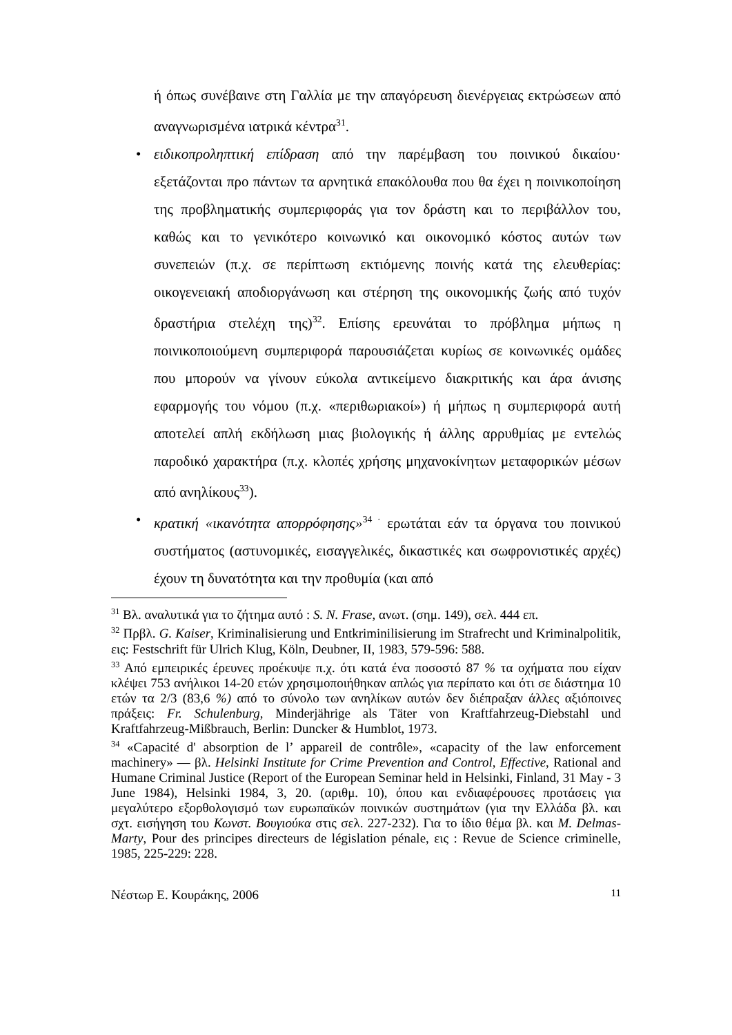ή όπως συνέβαινε στη Γαλλία με την απαγόρευση διενέργειας εκτρώσεων από αναγνωρισμένα ιατρικά κέντρα<sup>31</sup>.
• ειδικοπροληπτική επίδραση από την παρέμβαση του ποινικού δικαίου· εξετάζονται προ πάντων τα αρνητικά επακόλουθα που θα έχει η ποινικοποίηση της προβληματικής συμπεριφοράς για τον δράστη και το περιβάλλον του, καθώς και το γενικότερο κοινωνικό και οικονομικό κόστος αυτών των συνεπειών (π.χ. σε περίπτωση εκτιόμενης ποινής κατά της ελευθερίας: οικογενειακή αποδιοργάνωση και στέρηση της οικονομικής ζωής από τυχόν δραστήρια στελέχη της)<sup>32</sup>. Επίσης ερευνάται το πρόβλημα μήπως η ποινικοποιούμενη συμπεριφορά παρουσιάζεται κυρίως σε κοινωνικές ομάδες που μπορούν να γίνουν εύκολα αντικείμενο διακριτικής και άρα άνισης εφαρμογής του νόμου (π.χ. «περιθωριακοί») ή μήπως η συμπεριφορά αυτή αποτελεί απλή εκδήλωση μιας βιολογικής ή άλλης αρρυθμίας με εντελώς παροδικό χαρακτήρα (π.χ. κλοπές χρήσης μηχανοκίνητων μεταφορικών μέσων από ανηλίκους<sup>33</sup>).
• κρατική «ικανότητα απορρόφησης»<sup>34 ·</sup> ερωτάται εάν τα όργανα του ποινικού συστήματος (αστυνομικές, εισαγγελικές, δικαστικές και σωφρονιστικές αρχές) έχουν τη δυνατότητα και την προθυμία (και από
<sup>31</sup> Βλ. αναλυτικά για το ζήτημα αυτό : S. N. Frase, ανωτ. (σημ. 149), σελ. 444 επ.
<sup>32</sup> Πρβλ. G. Kaiser, Kriminalisierung und Entkriminilisierung im Strafrecht und Kriminalpolitik, εις: Festschrift für Ulrich Klug, Köln, Deubner, II, 1983, 579-596: 588.
<sup>33</sup> Από εμπειρικές έρευνες προέκυψε π.χ. ότι κατά ένα ποσοστό 87 % τα οχήματα που είχαν κλέψει 753 ανήλικοι 14-20 ετών χρησιμοποιήθηκαν απλώς για περίπατο και ότι σε διάστημα 10 ετών τα 2/3 (83,6 %) από το σύνολο των ανηλίκων αυτών δεν διέπραξαν άλλες αξιόποινες πράξεις: Fr. Schulenburg, Minderjährige als Täter von Kraftfahrzeug-Diebstahl und Kraftfahrzeug-Mißbrauch, Berlin: Duncker & Humblot, 1973.
<sup>34</sup> «Capacité d' absorption de l’ appareil de contrôle», «capacity of the law enforcement machinery» — βλ. Helsinki Institute for Crime Prevention and Control, Effective, Rational and Humane Criminal Justice (Report of the European Seminar held in Helsinki, Finland, 31 May - 3 June 1984), Helsinki 1984, 3, 20. (αριθμ. 10), όπου και ενδιαφέρουσες προτάσεις για μεγαλύτερο εξορθολογισμό των ευρωπαϊκών ποινικών συστημάτων (για την Ελλάδα βλ. και σχτ. εισήγηση του Κωνστ. Βουγιούκα στις σελ. 227-232). Για το ίδιο θέμα βλ. και M. Delmas-Marty, Pour des principes directeurs de législation pénale, εις : Revue de Science criminelle, 1985, 225-229: 228.
Νέστωρ Ε. Κουράκης, 2006 11